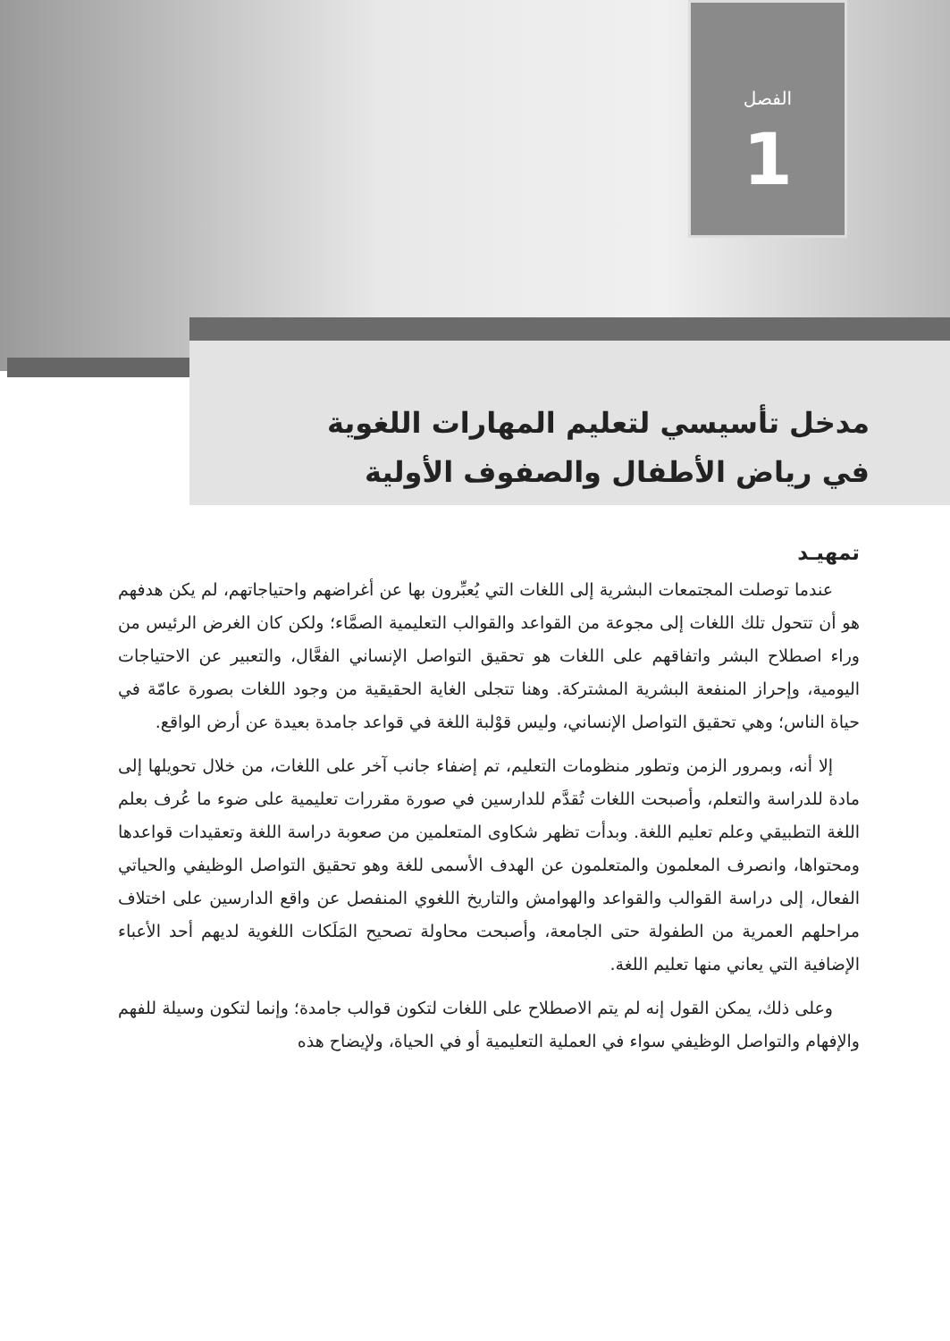الفصل
1
مدخل تأسيسي لتعليم المهارات اللغوية
في رياض الأطفال والصفوف الأولية
تمهيـد
عندما توصلت المجتمعات البشرية إلى اللغات التي يُعبِّرون بها عن أغراضهم واحتياجاتهم، لم يكن هدفهم هو أن تتحول تلك اللغات إلى مجوعة من القواعد والقوالب التعليمية الصمَّاء؛ ولكن كان الغرض الرئيس من وراء اصطلاح البشر واتفاقهم على اللغات هو تحقيق التواصل الإنساني الفعَّال، والتعبير عن الاحتياجات اليومية، وإحراز المنفعة البشرية المشتركة. وهنا تتجلى الغاية الحقيقية من وجود اللغات بصورة عامّة في حياة الناس؛ وهي تحقيق التواصل الإنساني، وليس قوْلبة اللغة في قواعد جامدة بعيدة عن أرض الواقع.
إلا أنه، وبمرور الزمن وتطور منظومات التعليم، تم إضفاء جانب آخر على اللغات، من خلال تحويلها إلى مادة للدراسة والتعلم، وأصبحت اللغات تُقدَّم للدارسين في صورة مقررات تعليمية على ضوء ما عُرف بعلم اللغة التطبيقي وعلم تعليم اللغة. وبدأت تظهر شكاوى المتعلمين من صعوبة دراسة اللغة وتعقيدات قواعدها ومحتواها، وانصرف المعلمون والمتعلمون عن الهدف الأسمى للغة وهو تحقيق التواصل الوظيفي والحياتي الفعال، إلى دراسة القوالب والقواعد والهوامش والتاريخ اللغوي المنفصل عن واقع الدارسين على اختلاف مراحلهم العمرية من الطفولة حتى الجامعة، وأصبحت محاولة تصحيح المَلَكات اللغوية لديهم أحد الأعباء الإضافية التي يعاني منها تعليم اللغة.
وعلى ذلك، يمكن القول إنه لم يتم الاصطلاح على اللغات لتكون قوالب جامدة؛ وإنما لتكون وسيلة للفهم والإفهام والتواصل الوظيفي سواء في العملية التعليمية أو في الحياة، ولإيضاح هذه